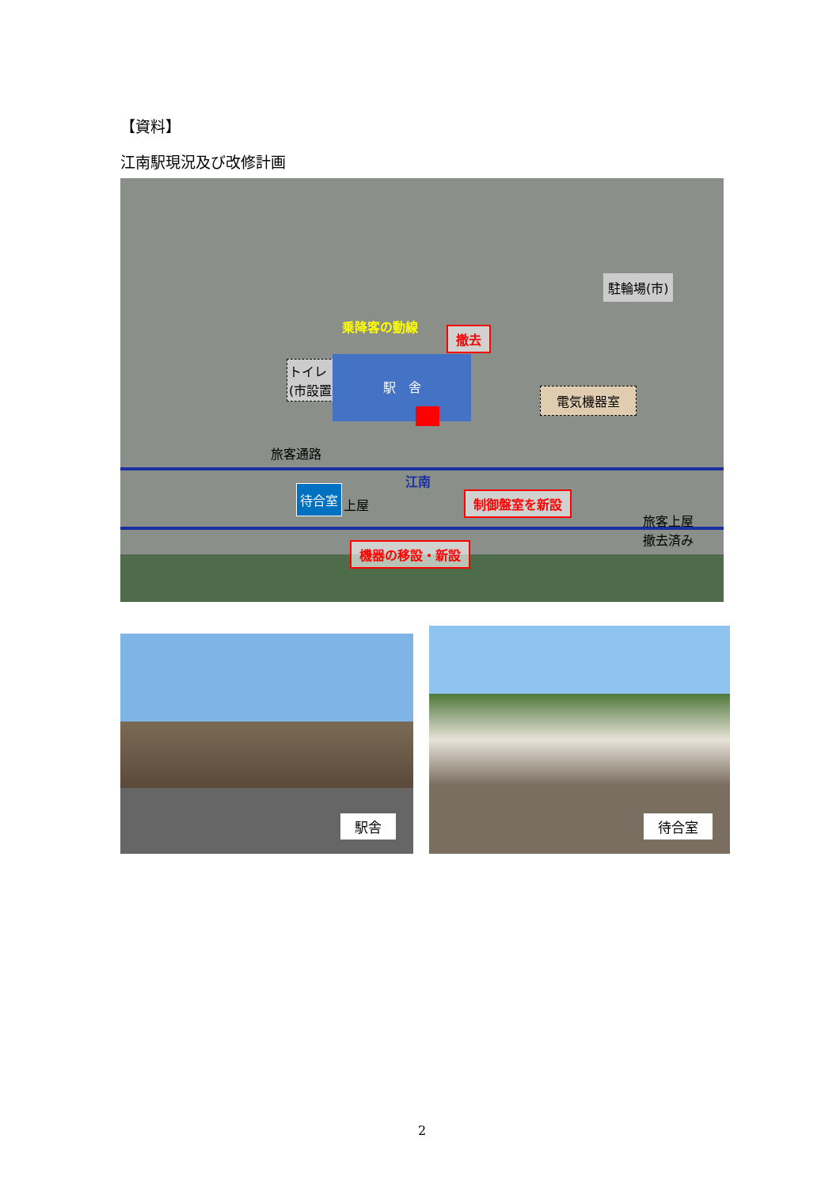【資料】
江南駅現況及び改修計画
乗降客の動線
撤去
トイレ
(市設置)
駅　舎
旅客通路
電気機器室
駐輪場(市)
江南
待合室
上屋 制御盤室を新設
旅客上屋
撤去済み
機器の移設・新設
駅舎
待合室
2